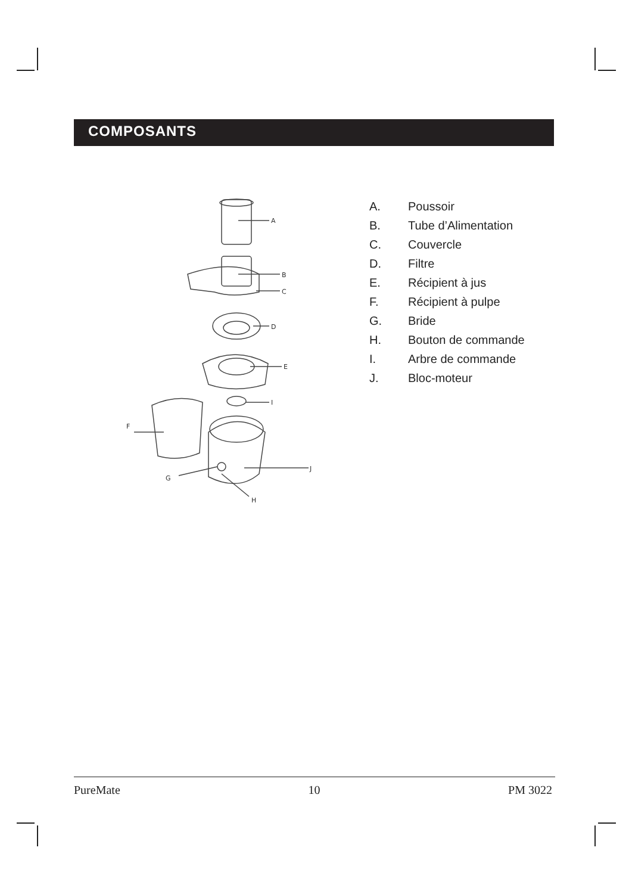COMPOSANTS
A
B
C
D
E
I
F
J
G
H
A. Poussoir
B. Tube d’Alimentation
C. Couvercle
D. Filtre
E. Récipient à jus
F. Récipient à pulpe
G. Bride
H. Bouton de commande
I. Arbre de commande
J. Bloc-moteur
PureMate 10 PM 3022